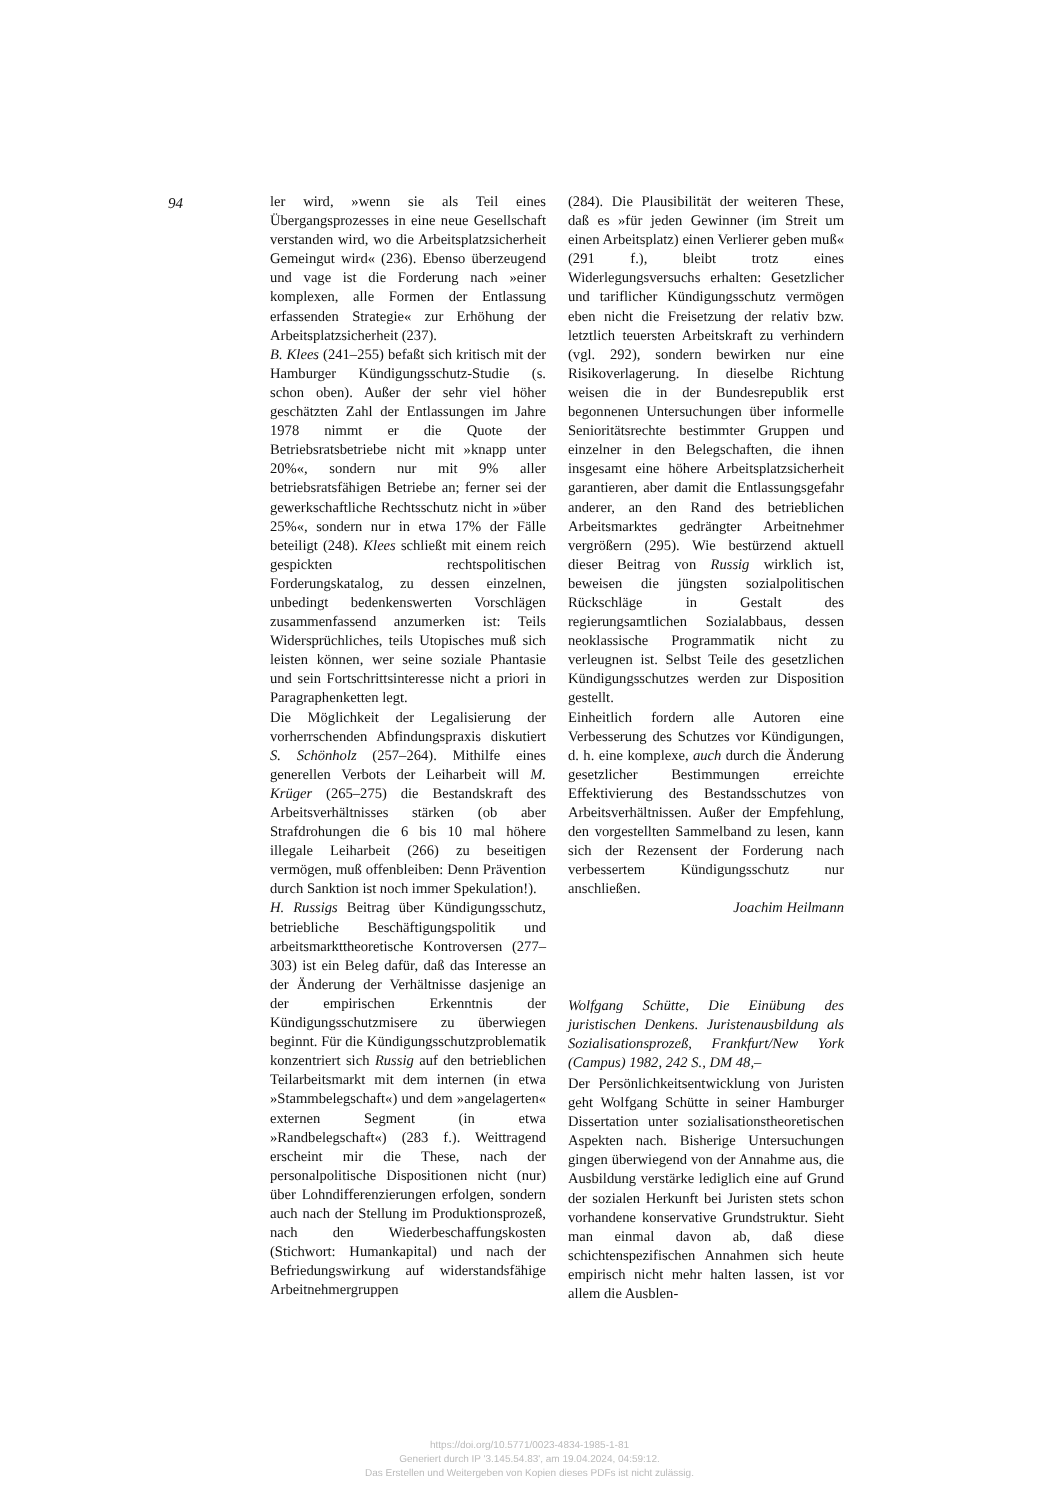94
ler wird, »wenn sie als Teil eines Übergangsprozesses in eine neue Gesellschaft verstanden wird, wo die Arbeitsplatzsicherheit Gemeingut wird« (236). Ebenso überzeugend und vage ist die Forderung nach »einer komplexen, alle Formen der Entlassung erfassenden Strategie« zur Erhöhung der Arbeitsplatzsicherheit (237).
B. Klees (241–255) befaßt sich kritisch mit der Hamburger Kündigungsschutz-Studie (s. schon oben). Außer der sehr viel höher geschätzten Zahl der Entlassungen im Jahre 1978 nimmt er die Quote der Betriebsratsbetriebe nicht mit »knapp unter 20%«, sondern nur mit 9% aller betriebsratsfähigen Betriebe an; ferner sei der gewerkschaftliche Rechtsschutz nicht in »über 25%«, sondern nur in etwa 17% der Fälle beteiligt (248). Klees schließt mit einem reich gespickten rechtspolitischen Forderungskatalog, zu dessen einzelnen, unbedingt bedenkenswerten Vorschlägen zusammenfassend anzumerken ist: Teils Widersprüchliches, teils Utopisches muß sich leisten können, wer seine soziale Phantasie und sein Fortschrittsinteresse nicht a priori in Paragraphenketten legt.
Die Möglichkeit der Legalisierung der vorherrschenden Abfindungspraxis diskutiert S. Schönholz (257–264). Mithilfe eines generellen Verbots der Leiharbeit will M. Krüger (265–275) die Bestandskraft des Arbeitsverhältnisses stärken (ob aber Strafdrohungen die 6 bis 10 mal höhere illegale Leiharbeit (266) zu beseitigen vermögen, muß offenbleiben: Denn Prävention durch Sanktion ist noch immer Spekulation!).
H. Russigs Beitrag über Kündigungsschutz, betriebliche Beschäftigungspolitik und arbeitsmarkttheoretische Kontroversen (277–303) ist ein Beleg dafür, daß das Interesse an der Änderung der Verhältnisse dasjenige an der empirischen Erkenntnis der Kündigungsschutzmisere zu überwiegen beginnt. Für die Kündigungsschutzproblematik konzentriert sich Russig auf den betrieblichen Teilarbeitsmarkt mit dem internen (in etwa »Stammbelegschaft«) und dem »angelagerten« externen Segment (in etwa »Randbelegschaft«) (283 f.). Weittragend erscheint mir die These, nach der personalpolitische Dispositionen nicht (nur) über Lohndifferenzierungen erfolgen, sondern auch nach der Stellung im Produktionsprozeß, nach den Wiederbeschaffungskosten (Stichwort: Humankapital) und nach der Befriedungswirkung auf widerstandsfähige Arbeitnehmergruppen
(284). Die Plausibilität der weiteren These, daß es »für jeden Gewinner (im Streit um einen Arbeitsplatz) einen Verlierer geben muß« (291 f.), bleibt trotz eines Widerlegungsversuchs erhalten: Gesetzlicher und tariflicher Kündigungsschutz vermögen eben nicht die Freisetzung der relativ bzw. letztlich teuersten Arbeitskraft zu verhindern (vgl. 292), sondern bewirken nur eine Risikoverlagerung. In dieselbe Richtung weisen die in der Bundesrepublik erst begonnenen Untersuchungen über informelle Senioritätsrechte bestimmter Gruppen und einzelner in den Belegschaften, die ihnen insgesamt eine höhere Arbeitsplatzsicherheit garantieren, aber damit die Entlassungsgefahr anderer, an den Rand des betrieblichen Arbeitsmarktes gedrängter Arbeitnehmer vergrößern (295). Wie bestürzend aktuell dieser Beitrag von Russig wirklich ist, beweisen die jüngsten sozialpolitischen Rückschläge in Gestalt des regierungsamtlichen Sozialabbaus, dessen neoklassische Programmatik nicht zu verleugnen ist. Selbst Teile des gesetzlichen Kündigungsschutzes werden zur Disposition gestellt.
Einheitlich fordern alle Autoren eine Verbesserung des Schutzes vor Kündigungen, d. h. eine komplexe, auch durch die Änderung gesetzlicher Bestimmungen erreichte Effektivierung des Bestandsschutzes von Arbeitsverhältnissen. Außer der Empfehlung, den vorgestellten Sammelband zu lesen, kann sich der Rezensent der Forderung nach verbessertem Kündigungsschutz nur anschließen.
Joachim Heilmann
Wolfgang Schütte, Die Einübung des juristischen Denkens. Juristenausbildung als Sozialisationsprozeß, Frankfurt/New York (Campus) 1982, 242 S., DM 48,–
Der Persönlichkeitsentwicklung von Juristen geht Wolfgang Schütte in seiner Hamburger Dissertation unter sozialisationstheoretischen Aspekten nach. Bisherige Untersuchungen gingen überwiegend von der Annahme aus, die Ausbildung verstärke lediglich eine auf Grund der sozialen Herkunft bei Juristen stets schon vorhandene konservative Grundstruktur. Sieht man einmal davon ab, daß diese schichtenspezifischen Annahmen sich heute empirisch nicht mehr halten lassen, ist vor allem die Ausblen-
https://doi.org/10.5771/0023-4834-1985-1-81
Generiert durch IP '3.145.54.83', am 19.04.2024, 04:59:12.
Das Erstellen und Weitergeben von Kopien dieses PDFs ist nicht zulässig.